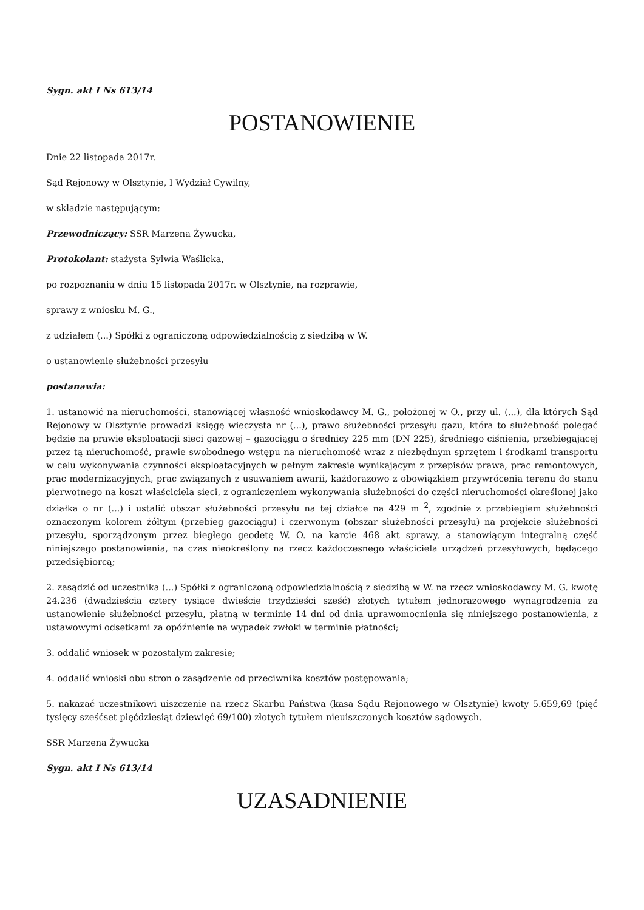Sygn. akt I Ns 613/14
POSTANOWIENIE
Dnie 22 listopada 2017r.
Sąd Rejonowy w Olsztynie, I Wydział Cywilny,
w składzie następującym:
Przewodniczący: SSR Marzena Żywucka,
Protokolant: stażysta Sylwia Waślicka,
po rozpoznaniu w dniu 15 listopada 2017r. w Olsztynie, na rozprawie,
sprawy z wniosku M. G.,
z udziałem (...) Spółki z ograniczoną odpowiedzialnością z siedzibą w W.
o ustanowienie służebności przesyłu
postanawia:
1. ustanowić na nieruchomości, stanowiącej własność wnioskodawcy M. G., położonej w O., przy ul. (...), dla których Sąd Rejonowy w Olsztynie prowadzi księgę wieczysta nr (...), prawo służebności przesyłu gazu, która to służebność polegać będzie na prawie eksploatacji sieci gazowej – gazociągu o średnicy 225 mm (DN 225), średniego ciśnienia, przebiegającej przez tą nieruchomość, prawie swobodnego wstępu na nieruchomość wraz z niezbędnym sprzętem i środkami transportu w celu wykonywania czynności eksploatacyjnych w pełnym zakresie wynikającym z przepisów prawa, prac remontowych, prac modernizacyjnych, prac związanych z usuwaniem awarii, każdorazowo z obowiązkiem przywrócenia terenu do stanu pierwotnego na koszt właściciela sieci, z ograniczeniem wykonywania służebności do części nieruchomości określonej jako działka o nr (...) i ustalić obszar służebności przesyłu na tej działce na 429 m <sup>2</sup>, zgodnie z przebiegiem służebności oznaczonym kolorem żółtym (przebieg gazociągu) i czerwonym (obszar służebności przesyłu) na projekcie służebności przesyłu, sporządzonym przez biegłego geodetę W. O. na karcie 468 akt sprawy, a stanowiącym integralną część niniejszego postanowienia, na czas nieokreślony na rzecz każdoczesnego właściciela urządzeń przesyłowych, będącego przedsiębiorcą;
2. zasądzić od uczestnika (...) Spółki z ograniczoną odpowiedzialnością z siedzibą w W. na rzecz wnioskodawcy M. G. kwotę 24.236 (dwadzieścia cztery tysiące dwieście trzydzieści sześć) złotych tytułem jednorazowego wynagrodzenia za ustanowienie służebności przesyłu, płatną w terminie 14 dni od dnia uprawomocnienia się niniejszego postanowienia, z ustawowymi odsetkami za opóźnienie na wypadek zwłoki w terminie płatności;
3. oddalić wniosek w pozostałym zakresie;
4. oddalić wnioski obu stron o zasądzenie od przeciwnika kosztów postępowania;
5. nakazać uczestnikowi uiszczenie na rzecz Skarbu Państwa (kasa Sądu Rejonowego w Olsztynie) kwoty 5.659,69 (pięć tysięcy sześćset pięćdziesiąt dziewięć 69/100) złotych tytułem nieuiszczonych kosztów sądowych.
SSR Marzena Żywucka
Sygn. akt I Ns 613/14
UZASADNIENIE